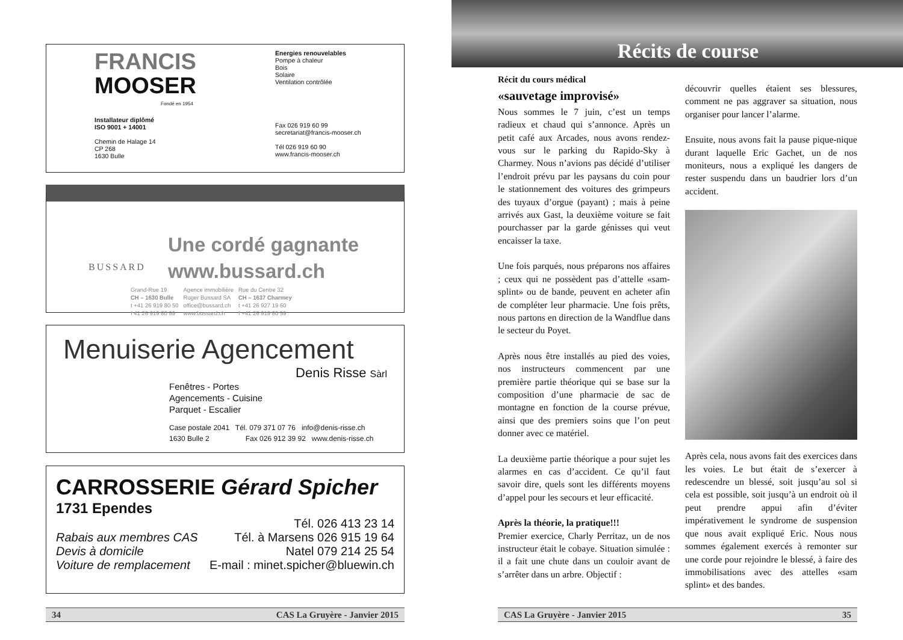FRANCIS
MOOSER
Fondé en 1954
Installateur diplômé
ISO 9001 + 14001
Chemin de Halage 14
CP 268
1630 Bulle
Energies renouvelables
Pompe à chaleur
Bois
Solaire
Ventilation contrôlée
Fax 026 919 60 99
secretariat@francis-mooser.ch
Tél 026 919 60 90
www.francis-mooser.ch
BUSSARD
Une cordé gagnante
www.bussard.ch
Grand-Rue 19
CH – 1630 Bulle
t +41 26 919 80 50
f 41 26 919 80 59
Agence immobilière
Roger Bussard SA
office@bussard.ch
www.bussard.ch
Rue du Centre 32
CH – 1637 Charmey
t +41 26 927 19 60
f +41 26 919 80 59
Menuiserie Agencement
Denis Risse Sàrl
Fenêtres - Portes
Agencements - Cuisine
Parquet - Escalier
Case postale 2041 Tél. 079 371 07 76 info@denis-risse.ch
1630 Bulle 2 Fax 026 912 39 92 www.denis-risse.ch
CARROSSERIE Gérard Spicher
1731 Ependes
Tél. 026 413 23 14
Rabais aux membres CAS Tél. à Marsens 026 915 19 64
Devis à domicile Natel 079 214 25 54
Voiture de remplacement E-mail : minet.spicher@bluewin.ch
34 CAS La Gruyère - Janvier 2015
Récits de course
Récit du cours médical
«sauvetage improvisé»
Nous sommes le 7 juin, c’est un temps radieux et chaud qui s’annonce. Après un petit café aux Arcades, nous avons rendez-vous sur le parking du Rapido-Sky à Charmey. Nous n’avions pas décidé d’utiliser l’endroit prévu par les paysans du coin pour le stationnement des voitures des grimpeurs des tuyaux d’orgue (payant) ; mais à peine arrivés aux Gast, la deuxième voiture se fait pourchasser par la garde génisses qui veut encaisser la taxe.
Une fois parqués, nous préparons nos affaires ; ceux qui ne possèdent pas d’attelle «sam-splint» ou de bande, peuvent en acheter afin de compléter leur pharmacie. Une fois prêts, nous partons en direction de la Wandflue dans le secteur du Poyet.
Après nous être installés au pied des voies, nos instructeurs commencent par une première partie théorique qui se base sur la composition d’une pharmacie de sac de montagne en fonction de la course prévue, ainsi que des premiers soins que l’on peut donner avec ce matériel.
La deuxième partie théorique a pour sujet les alarmes en cas d’accident. Ce qu’il faut savoir dire, quels sont les différents moyens d’appel pour les secours et leur efficacité.
Après la théorie, la pratique!!!
Premier exercice, Charly Perritaz, un de nos instructeur était le cobaye. Situation simulée : il a fait une chute dans un couloir avant de s’arrêter dans un arbre. Objectif :
découvrir quelles étaient ses blessures, comment ne pas aggraver sa situation, nous organiser pour lancer l’alarme.
Ensuite, nous avons fait la pause pique-nique durant laquelle Eric Gachet, un de nos moniteurs, nous a expliqué les dangers de rester suspendu dans un baudrier lors d’un accident.
Après cela, nous avons fait des exercices dans les voies. Le but était de s’exercer à redescendre un blessé, soit jusqu’au sol si cela est possible, soit jusqu’à un endroit où il peut prendre appui afin d’éviter impérativement le syndrome de suspension que nous avait expliqué Eric. Nous nous sommes également exercés à remonter sur une corde pour rejoindre le blessé, à faire des immobilisations avec des attelles «sam splint» et des bandes.
CAS La Gruyère - Janvier 2015 35